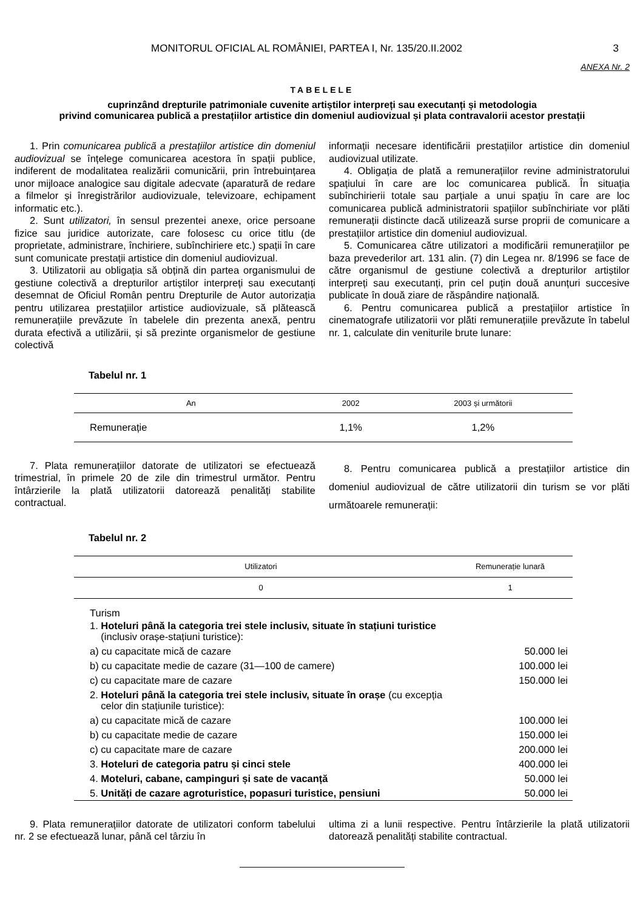MONITORUL OFICIAL AL ROMÂNIEI, PARTEA I, Nr. 135/20.II.2002 3
ANEXA Nr. 2
TABELELE
cuprinzând drepturile patrimoniale cuvenite artiștilor interpreți sau executanți și metodologia
privind comunicarea publică a prestațiilor artistice din domeniul audiovizual și plata contravalorii acestor prestații
1. Prin comunicarea publicã a prestațiilor artistice din domeniul audiovizual se înțelege comunicarea acestora în spații publice, indiferent de modalitatea realizării comunicării, prin întrebuințarea unor mijloace analogice sau digitale adecvate (aparatură de redare a filmelor și înregistrărilor audiovizuale, televizoare, echipament informatic etc.).
2. Sunt utilizatori, în sensul prezentei anexe, orice persoane fizice sau juridice autorizate, care folosesc cu orice titlu (de proprietate, administrare, închiriere, subînchiriere etc.) spații în care sunt comunicate prestații artistice din domeniul audiovizual.
3. Utilizatorii au obligația să obțină din partea organismului de gestiune colectivă a drepturilor artiștilor interpreți sau executanți desemnat de Oficiul Român pentru Drepturile de Autor autorizația pentru utilizarea prestațiilor artistice audiovizuale, să plătească remunerațiile prevăzute în tabelele din prezenta anexă, pentru durata efectivă a utilizării, și să prezinte organismelor de gestiune colectivă
informații necesare identificării prestațiilor artistice din domeniul audiovizual utilizate.
4. Obligația de plată a remunerațiilor revine administratorului spațiului în care are loc comunicarea publică. În situația subînchirierii totale sau parțiale a unui spațiu în care are loc comunicarea publică administratorii spațiilor subînchiriate vor plăti remunerații distincte dacă utilizează surse proprii de comunicare a prestațiilor artistice din domeniul audiovizual.
5. Comunicarea către utilizatori a modificării remunerațiilor pe baza prevederilor art. 131 alin. (7) din Legea nr. 8/1996 se face de către organismul de gestiune colectivă a drepturilor artiștilor interpreți sau executanți, prin cel puțin două anunțuri succesive publicate în două ziare de răspândire națională.
6. Pentru comunicarea publică a prestațiilor artistice în cinematografe utilizatorii vor plăti remunerațiile prevăzute în tabelul nr. 1, calculate din veniturile brute lunare:
Tabelul nr. 1
| An | 2002 | 2003 și următorii |
| --- | --- | --- |
| Remunerație | 1,1% | 1,2% |
7. Plata remunerațiilor datorate de utilizatori se efectuează trimestrial, în primele 20 de zile din trimestrul următor. Pentru întârzierile la plată utilizatorii datorează penalități stabilite contractual.
8. Pentru comunicarea publică a prestațiilor artistice din domeniul audiovizual de către utilizatorii din turism se vor plăti următoarele remunerații:
Tabelul nr. 2
| Utilizatori | Remunerație lunară |
| --- | --- |
| 0 | 1 |
| Turism | |
| 1. Hoteluri până la categoria trei stele inclusiv, situate în stațiuni turistice (inclusiv orașe-stațiuni turistice): | |
| a) cu capacitate mică de cazare | 50.000 lei |
| b) cu capacitate medie de cazare (31—100 de camere) | 100.000 lei |
| c) cu capacitate mare de cazare | 150.000 lei |
| 2. Hoteluri până la categoria trei stele inclusiv, situate în orașe (cu excepția celor din stațiunile turistice): | |
| a) cu capacitate mică de cazare | 100.000 lei |
| b) cu capacitate medie de cazare | 150.000 lei |
| c) cu capacitate mare de cazare | 200.000 lei |
| 3. Hoteluri de categoria patru și cinci stele | 400.000 lei |
| 4. Moteluri, cabane, campinguri și sate de vacanță | 50.000 lei |
| 5. Unități de cazare agroturistice, popasuri turistice, pensiuni | 50.000 lei |
9. Plata remunerațiilor datorate de utilizatori conform tabelului nr. 2 se efectuează lunar, până cel târziu în
ultima zi a lunii respective. Pentru întârzierile la plată utilizatorii datorează penalități stabilite contractual.